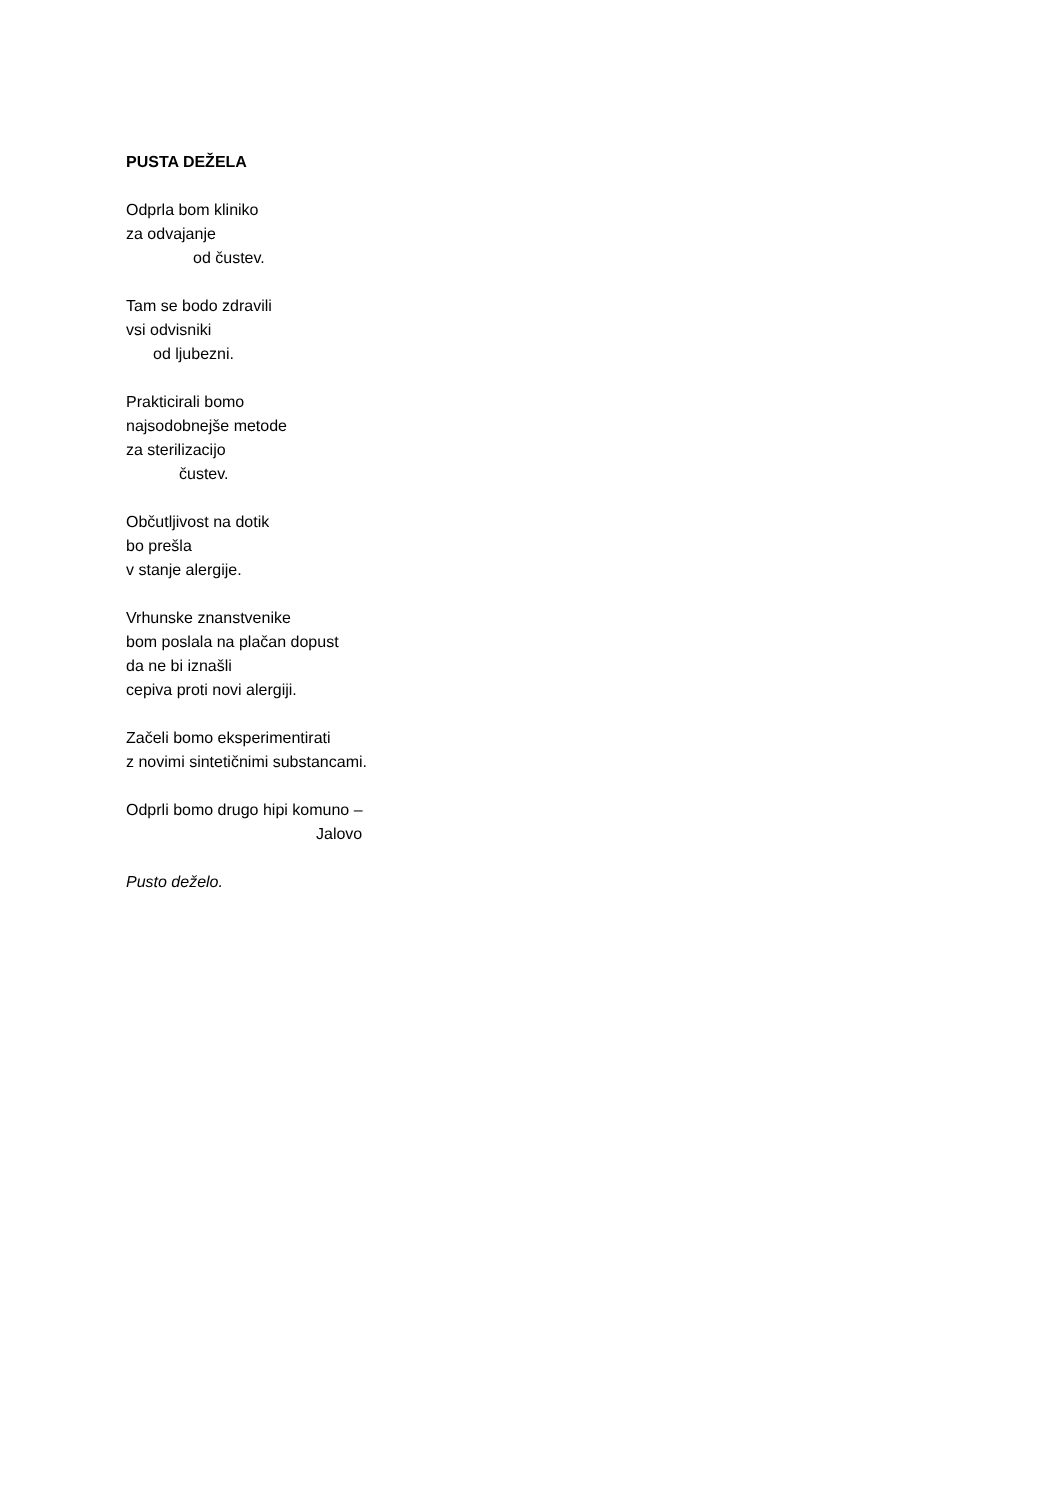PUSTA DEŽELA
Odprla bom kliniko
za odvajanje
od čustev.
Tam se bodo zdravili
vsi odvisniki
od ljubezni.
Prakticirali bomo
najsodobnejše metode
za sterilizacijo
čustev.
Občutljivost na dotik
bo prešla
v stanje alergije.
Vrhunske znanstvenike
bom poslala na plačan dopust
da ne bi iznašli
cepiva proti novi alergiji.
Začeli bomo eksperimentirati
z novimi sintetičnimi substancami.
Odprli bomo drugo hipi komuno –
Jalovo
Pusto deželo.